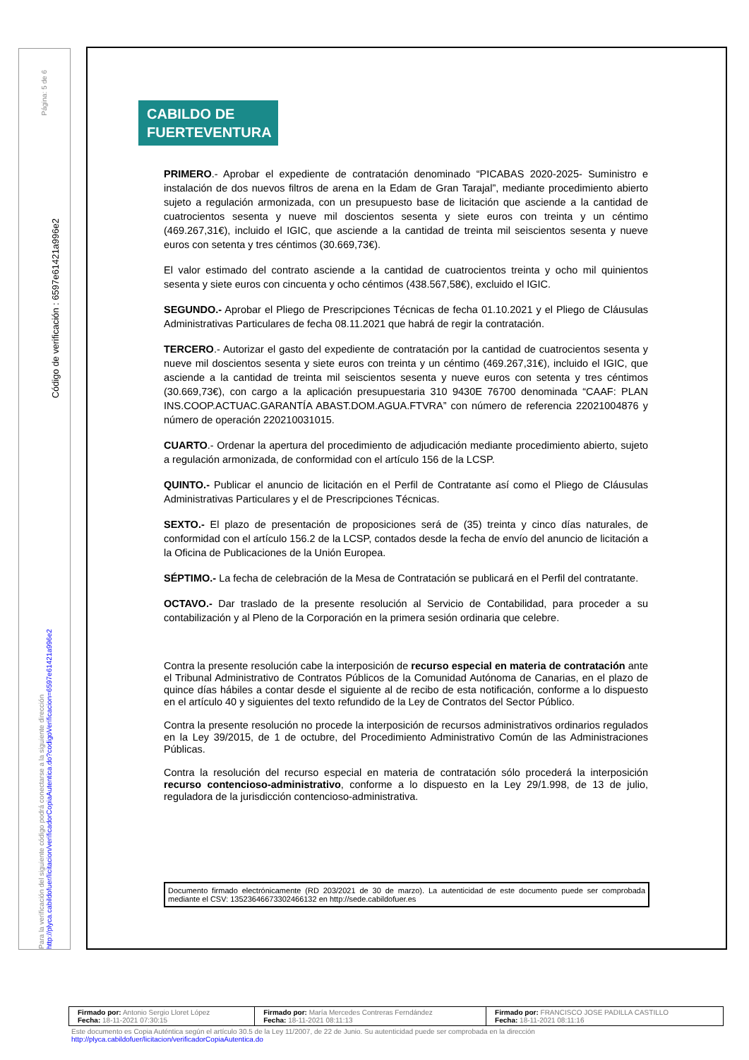Página: 5 de 6
Código de verificación : 6597e61421a996e2
Para la verificación del siguiente código podrá conectarse a la siguiente dirección http://plyca.cabildofuer/licitacion/verificadorCopiaAutentica.do?codigoVerificacion=6597e61421a996e2
CABILDO DE
FUERTEVENTURA
PRIMERO.- Aprobar el expediente de contratación denominado “PICABAS 2020-2025- Suministro e instalación de dos nuevos filtros de arena en la Edam de Gran Tarajal”, mediante procedimiento abierto sujeto a regulación armonizada, con un presupuesto base de licitación que asciende a la cantidad de cuatrocientos sesenta y nueve mil doscientos sesenta y siete euros con treinta y un céntimo (469.267,31€), incluido el IGIC, que asciende a la cantidad de treinta mil seiscientos sesenta y nueve euros con setenta y tres céntimos (30.669,73€).
El valor estimado del contrato asciende a la cantidad de cuatrocientos treinta y ocho mil quinientos sesenta y siete euros con cincuenta y ocho céntimos (438.567,58€), excluido el IGIC.
SEGUNDO.- Aprobar el Pliego de Prescripciones Técnicas de fecha 01.10.2021 y el Pliego de Cláusulas Administrativas Particulares de fecha 08.11.2021 que habrá de regir la contratación.
TERCERO.- Autorizar el gasto del expediente de contratación por la cantidad de cuatrocientos sesenta y nueve mil doscientos sesenta y siete euros con treinta y un céntimo (469.267,31€), incluido el IGIC, que asciende a la cantidad de treinta mil seiscientos sesenta y nueve euros con setenta y tres céntimos (30.669,73€), con cargo a la aplicación presupuestaria 310 9430E 76700 denominada “CAAF: PLAN INS.COOP.ACTUAC.GARANTÍA ABAST.DOM.AGUA.FTVRA” con número de referencia 22021004876 y número de operación 220210031015.
CUARTO.- Ordenar la apertura del procedimiento de adjudicación mediante procedimiento abierto, sujeto a regulación armonizada, de conformidad con el artículo 156 de la LCSP.
QUINTO.- Publicar el anuncio de licitación en el Perfil de Contratante así como el Pliego de Cláusulas Administrativas Particulares y el de Prescripciones Técnicas.
SEXTO.- El plazo de presentación de proposiciones será de (35) treinta y cinco días naturales, de conformidad con el artículo 156.2 de la LCSP, contados desde la fecha de envío del anuncio de licitación a la Oficina de Publicaciones de la Unión Europea.
SÉPTIMO.- La fecha de celebración de la Mesa de Contratación se publicará en el Perfil del contratante.
OCTAVO.- Dar traslado de la presente resolución al Servicio de Contabilidad, para proceder a su contabilización y al Pleno de la Corporación en la primera sesión ordinaria que celebre.
Contra la presente resolución cabe la interposición de recurso especial en materia de contratación ante el Tribunal Administrativo de Contratos Públicos de la Comunidad Autónoma de Canarias, en el plazo de quince días hábiles a contar desde el siguiente al de recibo de esta notificación, conforme a lo dispuesto en el artículo 40 y siguientes del texto refundido de la Ley de Contratos del Sector Público.
Contra la presente resolución no procede la interposición de recursos administrativos ordinarios regulados en la Ley 39/2015, de 1 de octubre, del Procedimiento Administrativo Común de las Administraciones Públicas.
Contra la resolución del recurso especial en materia de contratación sólo procederá la interposición recurso contencioso-administrativo, conforme a lo dispuesto en la Ley 29/1.998, de 13 de julio, reguladora de la jurisdicción contencioso-administrativa.
Documento firmado electrónicamente (RD 203/2021 de 30 de marzo). La autenticidad de este documento puede ser comprobada mediante el CSV: 13523646673302466132 en http://sede.cabildofuer.es
| Firmado por: Antonio Sergio Lloret López Fecha: 18-11-2021 07:30:15 | Firmado por: María Mercedes Contreras Ferndández Fecha: 18-11-2021 08:11:13 | Firmado por: FRANCISCO JOSE PADILLA CASTILLO Fecha: 18-11-2021 08:11:16 |
Este documento es Copia Auténtica según el artículo 30.5 de la Ley 11/2007, de 22 de Junio. Su autenticidad puede ser comprobada en la dirección
http://plyca.cabildofuer/licitacion/verificadorCopiaAutentica.do